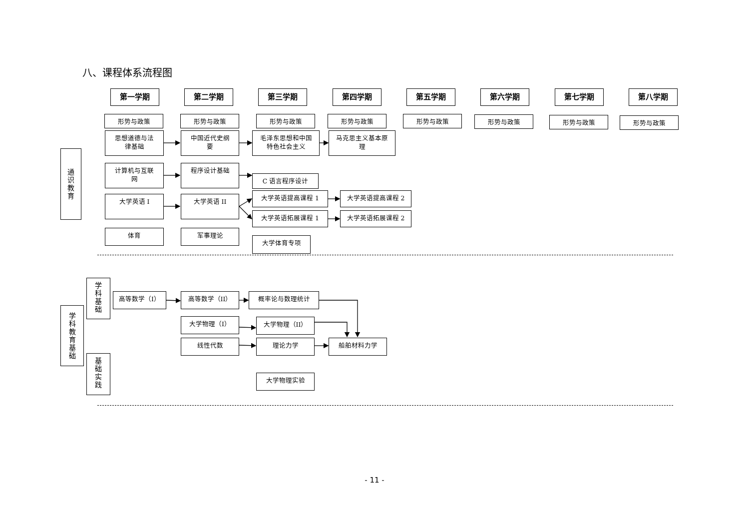八、课程体系流程图
第一学期 第二学期 第三学期 第四学期 第五学期 第六学期 第七学期 第八学期
形势与政策 形势与政策 形势与政策 形势与政策 形势与政策 形势与政策 形势与政策 形势与政策
通
识
教
育
思想道德与法
律基础
中国近代史纲
要
毛泽东思想和中国
特色社会主义
马克思主义基本原
理
计算机与互联
网
程序设计基础
C 语言程序设计
大学英语 I 大学英语 II
大学英语提高课程 1
大学英语拓展课程 1
大学英语提高课程 2
大学英语拓展课程 2
体育 军事理论
大学体育专项
学
科
教
育
基
础
学
科
基
础
基
础
实
践
高等数学（I） 高等数学（II） 概率论与数理统计
大学物理（I） 大学物理（II）
线性代数 理论力学 船舶材料力学
大学物理实验
- 11 -